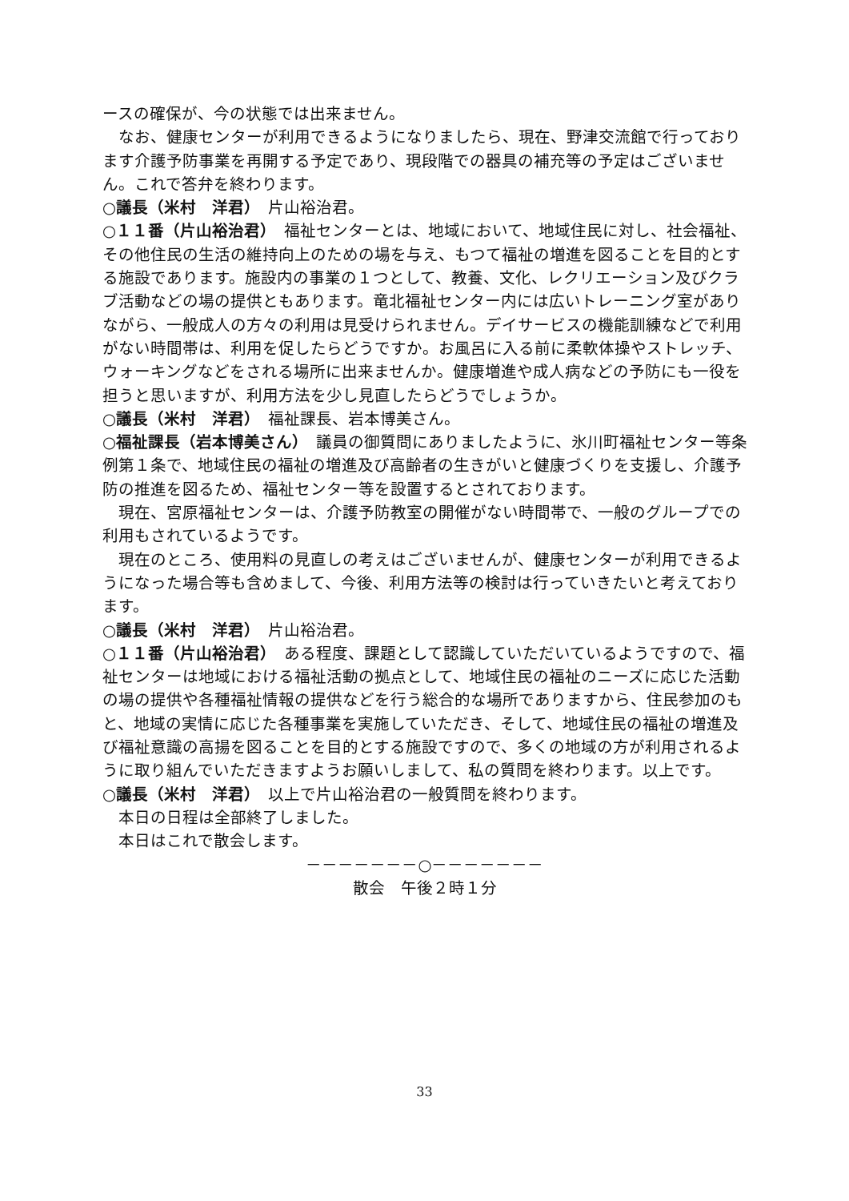ースの確保が、今の状態では出来ません。
なお、健康センターが利用できるようになりましたら、現在、野津交流館で行っております介護予防事業を再開する予定であり、現段階での器具の補充等の予定はございません。これで答弁を終わります。
○議長（米村　洋君）　片山裕治君。
○１１番（片山裕治君）　福祉センターとは、地域において、地域住民に対し、社会福祉、その他住民の生活の維持向上のための場を与え、もつて福祉の増進を図ることを目的とする施設であります。施設内の事業の１つとして、教養、文化、レクリエーション及びクラブ活動などの場の提供ともあります。竜北福祉センター内には広いトレーニング室がありながら、一般成人の方々の利用は見受けられません。デイサービスの機能訓練などで利用がない時間帯は、利用を促したらどうですか。お風呂に入る前に柔軟体操やストレッチ、ウォーキングなどをされる場所に出来ませんか。健康増進や成人病などの予防にも一役を担うと思いますが、利用方法を少し見直したらどうでしょうか。
○議長（米村　洋君）　福祉課長、岩本博美さん。
○福祉課長（岩本博美さん）　議員の御質問にありましたように、氷川町福祉センター等条例第１条で、地域住民の福祉の増進及び高齢者の生きがいと健康づくりを支援し、介護予防の推進を図るため、福祉センター等を設置するとされております。
現在、宮原福祉センターは、介護予防教室の開催がない時間帯で、一般のグループでの利用もされているようです。
現在のところ、使用料の見直しの考えはございませんが、健康センターが利用できるようになった場合等も含めまして、今後、利用方法等の検討は行っていきたいと考えております。
○議長（米村　洋君）　片山裕治君。
○１１番（片山裕治君）　ある程度、課題として認識していただいているようですので、福祉センターは地域における福祉活動の拠点として、地域住民の福祉のニーズに応じた活動の場の提供や各種福祉情報の提供などを行う総合的な場所でありますから、住民参加のもと、地域の実情に応じた各種事業を実施していただき、そして、地域住民の福祉の増進及び福祉意識の高揚を図ることを目的とする施設ですので、多くの地域の方が利用されるように取り組んでいただきますようお願いしまして、私の質問を終わります。以上です。
○議長（米村　洋君）　以上で片山裕治君の一般質問を終わります。
本日の日程は全部終了しました。
本日はこれで散会します。
－－－－－－－○－－－－－－－
散会　午後２時１分
33